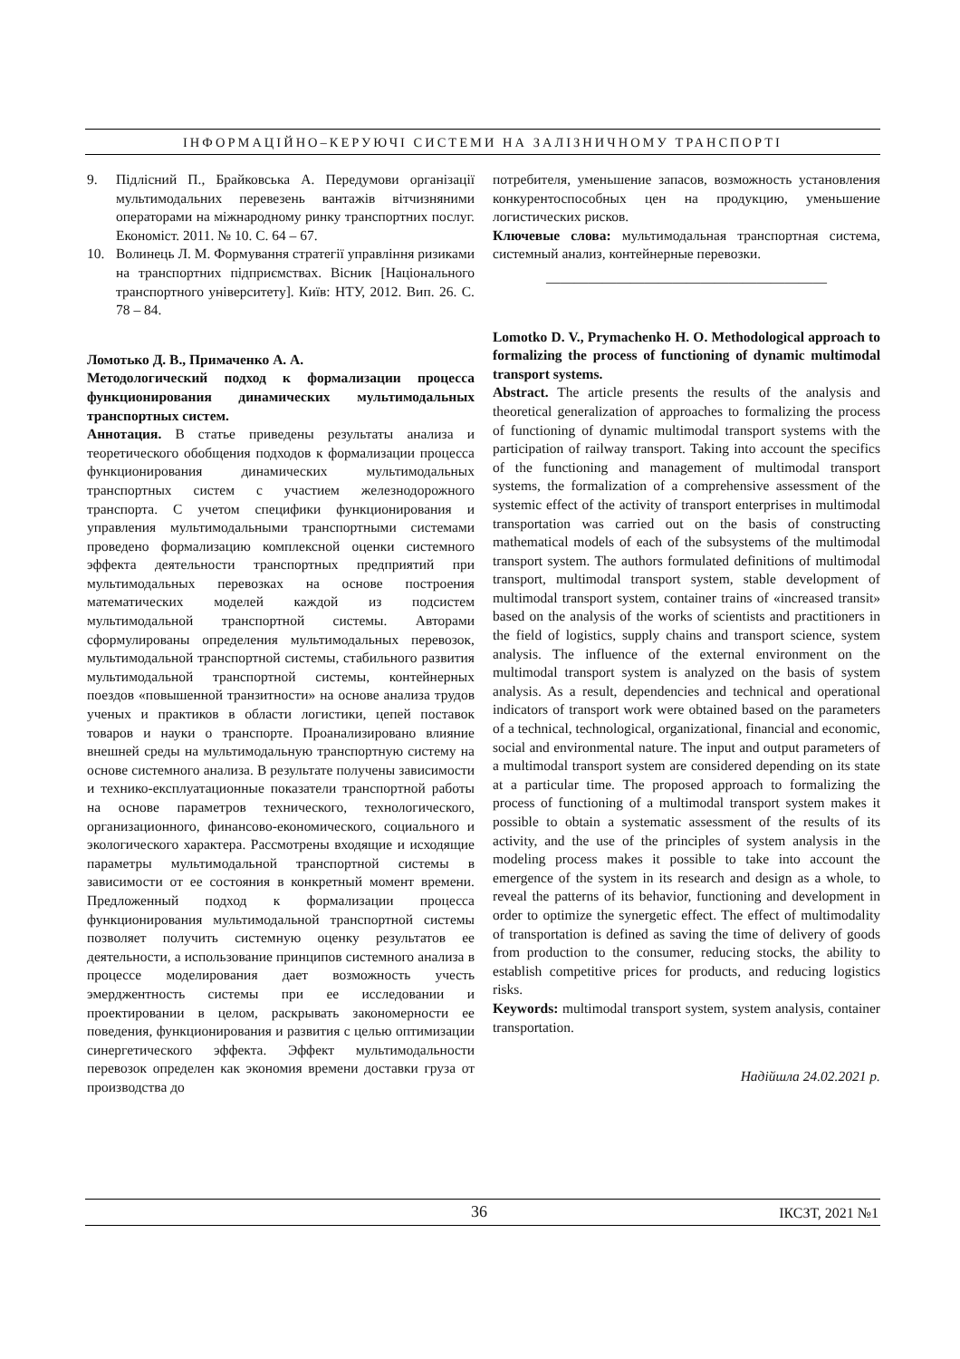ІНФОРМАЦІЙНО–КЕРУЮЧІ СИСТЕМИ НА ЗАЛІЗНИЧНОМУ ТРАНСПОРТІ
9. Підлісний П., Брайковська А. Передумови організації мультимодальних перевезень вантажів вітчизняними операторами на міжнародному ринку транспортних послуг. Економіст. 2011. № 10. С. 64 – 67.
10. Волинець Л. М. Формування стратегії управління ризиками на транспортних підприємствах. Вісник [Національного транспортного університету]. Київ: НТУ, 2012. Вип. 26. С. 78 – 84.
Ломотько Д. В., Примаченко А. А.
Методологический подход к формализации процесса функционирования динамических мультимодальных транспортных систем.
Аннотация. В статье приведены результаты анализа и теоретического обобщения подходов к формализации процесса функционирования динамических мультимодальных транспортных систем с участием железнодорожного транспорта. С учетом специфики функционирования и управления мультимодальными транспортными системами проведено формализацию комплексной оценки системного эффекта деятельности транспортных предприятий при мультимодальных перевозках на основе построения математических моделей каждой из подсистем мультимодальной транспортной системы. Авторами сформулированы определения мультимодальных перевозок, мультимодальной транспортной системы, стабильного развития мультимодальной транспортной системы, контейнерных поездов «повышенной транзитности» на основе анализа трудов ученых и практиков в области логистики, цепей поставок товаров и науки о транспорте. Проанализировано влияние внешней среды на мультимодальную транспортную систему на основе системного анализа. В результате получены зависимости и технико-експлуатационные показатели транспортной работы на основе параметров технического, технологического, организационного, финансово-економического, социального и экологического характера. Рассмотрены входящие и исходящие параметры мультимодальной транспортной системы в зависимости от ее состояния в конкретный момент времени. Предложенный подход к формализации процесса функционирования мультимодальной транспортной системы позволяет получить системную оценку результатов ее деятельности, а использование принципов системного анализа в процессе моделирования дает возможность учесть эмерджентность системы при ее исследовании и проектировании в целом, раскрывать закономерности ее поведения, функционирования и развития с целью оптимизации синергетического эффекта. Эффект мультимодальности перевозок определен как экономия времени доставки груза от производства до
потребителя, уменьшение запасов, возможность установления конкурентоспособных цен на продукцию, уменьшение логистических рисков.
Ключевые слова: мультимодальная транспортная система, системный анализ, контейнерные перевозки.
————————————————————
Lomotko D. V., Prymachenko H. O. Methodological approach to formalizing the process of functioning of dynamic multimodal transport systems.
Abstract. The article presents the results of the analysis and theoretical generalization of approaches to formalizing the process of functioning of dynamic multimodal transport systems with the participation of railway transport. Taking into account the specifics of the functioning and management of multimodal transport systems, the formalization of a comprehensive assessment of the systemic effect of the activity of transport enterprises in multimodal transportation was carried out on the basis of constructing mathematical models of each of the subsystems of the multimodal transport system. The authors formulated definitions of multimodal transport, multimodal transport system, stable development of multimodal transport system, container trains of «increased transit» based on the analysis of the works of scientists and practitioners in the field of logistics, supply chains and transport science, system analysis. The influence of the external environment on the multimodal transport system is analyzed on the basis of system analysis. As a result, dependencies and technical and operational indicators of transport work were obtained based on the parameters of a technical, technological, organizational, financial and economic, social and environmental nature. The input and output parameters of a multimodal transport system are considered depending on its state at a particular time. The proposed approach to formalizing the process of functioning of a multimodal transport system makes it possible to obtain a systematic assessment of the results of its activity, and the use of the principles of system analysis in the modeling process makes it possible to take into account the emergence of the system in its research and design as a whole, to reveal the patterns of its behavior, functioning and development in order to optimize the synergetic effect. The effect of multimodality of transportation is defined as saving the time of delivery of goods from production to the consumer, reducing stocks, the ability to establish competitive prices for products, and reducing logistics risks.
Keywords: multimodal transport system, system analysis, container transportation.
Надійшла 24.02.2021 р.
36 ІКСЗТ, 2021 №1